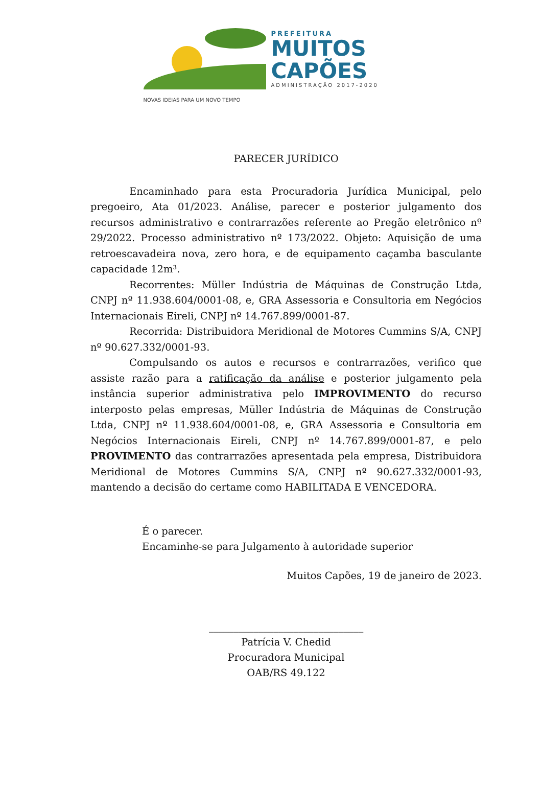PREFEITURA
MUITOS
CAPÕES
ADMINISTRAÇÃO 2017-2020
NOVAS IDEIAS PARA UM NOVO TEMPO
PARECER JURÍDICO
Encaminhado para esta Procuradoria Jurídica Municipal, pelo pregoeiro, Ata 01/2023. Análise, parecer e posterior julgamento dos recursos administrativo e contrarrazões referente ao Pregão eletrônico nº 29/2022. Processo administrativo nº 173/2022. Objeto: Aquisição de uma retroescavadeira nova, zero hora, e de equipamento caçamba basculante capacidade 12m³.
Recorrentes: Müller Indústria de Máquinas de Construção Ltda, CNPJ nº 11.938.604/0001-08, e, GRA Assessoria e Consultoria em Negócios Internacionais Eireli, CNPJ nº 14.767.899/0001-87.
Recorrida: Distribuidora Meridional de Motores Cummins S/A, CNPJ nº 90.627.332/0001-93.
Compulsando os autos e recursos e contrarrazões, verifico que assiste razão para a ratificação da análise e posterior julgamento pela instância superior administrativa pelo IMPROVIMENTO do recurso interposto pelas empresas, Müller Indústria de Máquinas de Construção Ltda, CNPJ nº 11.938.604/0001-08, e, GRA Assessoria e Consultoria em Negócios Internacionais Eireli, CNPJ nº 14.767.899/0001-87, e pelo PROVIMENTO das contrarrazões apresentada pela empresa, Distribuidora Meridional de Motores Cummins S/A, CNPJ nº 90.627.332/0001-93, mantendo a decisão do certame como HABILITADA E VENCEDORA.
É o parecer.
Encaminhe-se para Julgamento à autoridade superior
Muitos Capões, 19 de janeiro de 2023.
_______________________________
Patrícia V. Chedid
Procuradora Municipal
OAB/RS 49.122